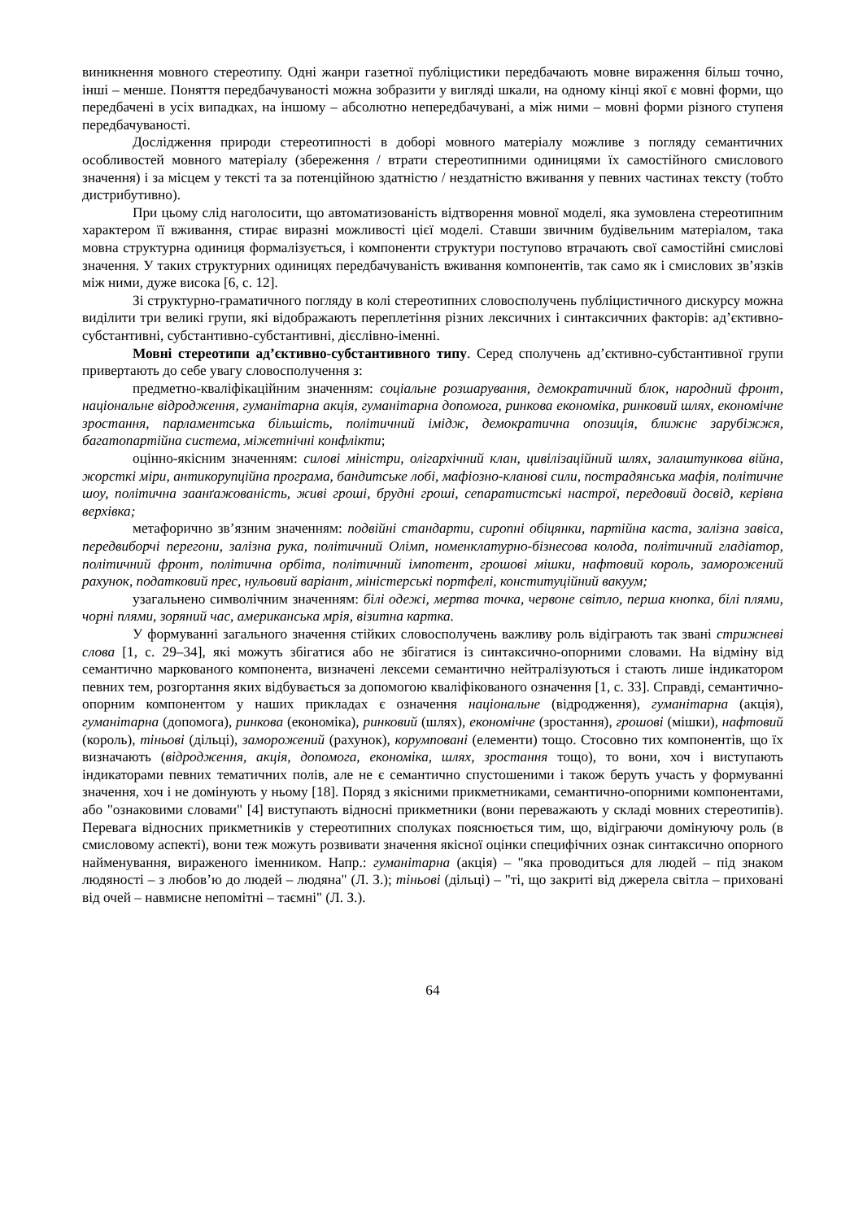виникнення мовного стереотипу. Одні жанри газетної публіцистики передбачають мовне вираження більш точно, інші – менше. Поняття передбачуваності можна зобразити у вигляді шкали, на одному кінці якої є мовні форми, що передбачені в усіх випадках, на іншому – абсолютно непередбачувані, а між ними – мовні форми різного ступеня передбачуваності.
Дослідження природи стереотипності в доборі мовного матеріалу можливе з погляду семантичних особливостей мовного матеріалу (збереження / втрати стереотипними одиницями їх самостійного смислового значення) і за місцем у тексті та за потенційною здатністю / нездатністю вживання у певних частинах тексту (тобто дистрибутивно).
При цьому слід наголосити, що автоматизованість відтворення мовної моделі, яка зумовлена стереотипним характером її вживання, стирає виразні можливості цієї моделі. Ставши звичним будівельним матеріалом, така мовна структурна одиниця формалізується, і компоненти структури поступово втрачають свої самостійні смислові значення. У таких структурних одиницях передбачуваність вживання компонентів, так само як і смислових зв’язків між ними, дуже висока [6, с. 12].
Зі структурно-граматичного погляду в колі стереотипних словосполучень публіцистичного дискурсу можна виділити три великі групи, які відображають переплетіння різних лексичних і синтаксичних факторів: ад’єктивно-субстантивні, субстантивно-субстантивні, дієслівно-іменні.
Мовні стереотипи ад’єктивно-субстантивного типу. Серед сполучень ад’єктивно-субстантивної групи привертають до себе увагу словосполучення з:
предметно-кваліфікаційним значенням: соціальне розшарування, демократичний блок, народний фронт, національне відродження, гуманітарна акція, гуманітарна допомога, ринкова економіка, ринковий шлях, економічне зростання, парламентська більшість, політичний імідж, демократична опозиція, ближнє зарубіжжя, багатопартійна система, міжетнічні конфлікти;
оцінно-якісним значенням: силові міністри, олігархічний клан, цивілізаційний шлях, залаштункова війна, жорсткі міри, антикорупційна програма, бандитське лобі, мафіозно-кланові сили, пострадянська мафія, політичне шоу, політична заанґажованість, живі гроші, брудні гроші, сепаратистські настрої, передовий досвід, керівна верхівка;
метафорично зв’язним значенням: подвійні стандарти, сиропні обіцянки, партійна каста, залізна завіса, передвиборчі перегони, залізна рука, політичний Олімп, номенклатурно-бізнесова колода, політичний гладіатор, політичний фронт, політична орбіта, політичний імпотент, грошові мішки, нафтовий король, заморожений рахунок, податковий прес, нульовий варіант, міністерські портфелі, конституційний вакуум;
узагальнено символічним значенням: білі одежі, мертва точка, червоне світло, перша кнопка, білі плями, чорні плями, зоряний час, американська мрія, візитна картка.
У формуванні загального значення стійких словосполучень важливу роль відіграють так звані стрижневі слова [1, с. 29–34], які можуть збігатися або не збігатися із синтаксично-опорними словами. На відміну від семантично маркованого компонента, визначені лексеми семантично нейтралізуються і стають лише індикатором певних тем, розгортання яких відбувається за допомогою кваліфікованого означення [1, с. 33]. Справді, семантично-опорним компонентом у наших прикладах є означення національне (відродження), гуманітарна (акція), гуманітарна (допомога), ринкова (економіка), ринковий (шлях), економічне (зростання), грошові (мішки), нафтовий (король), тіньові (дільці), заморожений (рахунок), корумповані (елементи) тощо. Стосовно тих компонентів, що їх визначають (відродження, акція, допомога, економіка, шлях, зростання тощо), то вони, хоч і виступають індикаторами певних тематичних полів, але не є семантично спустошеними і також беруть участь у формуванні значення, хоч і не домінують у ньому [18]. Поряд з якісними прикметниками, семантично-опорними компонентами, або "ознаковими словами" [4] виступають відносні прикметники (вони переважають у складі мовних стереотипів). Перевага відносних прикметників у стереотипних сполуках пояснюється тим, що, відіграючи домінуючу роль (в смисловому аспекті), вони теж можуть розвивати значення якісної оцінки специфічних ознак синтаксично опорного найменування, вираженого іменником. Напр.: гуманітарна (акція) – "яка проводиться для людей – під знаком людяності – з любов’ю до людей – людяна" (Л. З.); тіньові (дільці) – "ті, що закриті від джерела світла – приховані від очей – навмисне непомітні – таємні" (Л. З.).
64